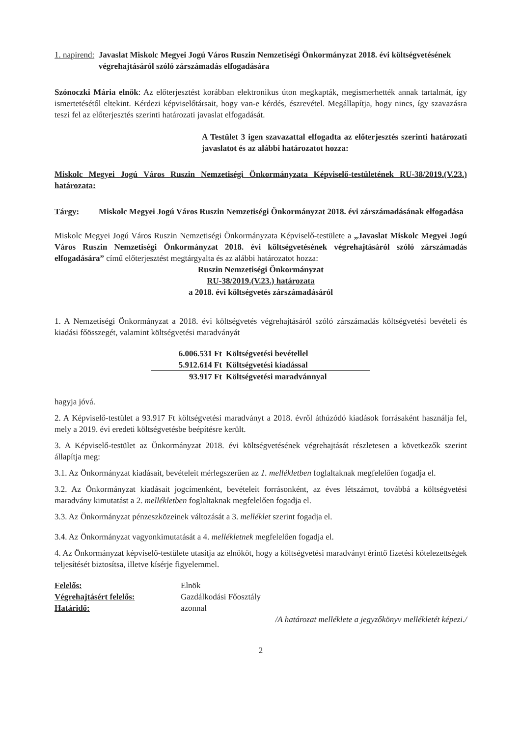1. napirend: Javaslat Miskolc Megyei Jogú Város Ruszin Nemzetiségi Önkormányzat 2018. évi költségvetésének végrehajtásáról szóló zárszámadás elfogadására
Szónoczki Mária elnök: Az előterjesztést korábban elektronikus úton megkapták, megismerhették annak tartalmát, így ismertetésétől eltekint. Kérdezi képviselőtársait, hogy van-e kérdés, észrevétel. Megállapítja, hogy nincs, így szavazásra teszi fel az előterjesztés szerinti határozati javaslat elfogadását.
A Testület 3 igen szavazattal elfogadta az előterjesztés szerinti határozati javaslatot és az alábbi határozatot hozza:
Miskolc Megyei Jogú Város Ruszin Nemzetiségi Önkormányzata Képviselő-testületének RU-38/2019.(V.23.) határozata:
Tárgy: Miskolc Megyei Jogú Város Ruszin Nemzetiségi Önkormányzat 2018. évi zárszámadásának elfogadása
Miskolc Megyei Jogú Város Ruszin Nemzetiségi Önkormányzata Képviselő-testülete a „Javaslat Miskolc Megyei Jogú Város Ruszin Nemzetiségi Önkormányzat 2018. évi költségvetésének végrehajtásáról szóló zárszámadás elfogadására” című előterjesztést megtárgyalta és az alábbi határozatot hozza:
Ruszin Nemzetiségi Önkormányzat
RU-38/2019.(V.23.) határozata
a 2018. évi költségvetés zárszámadásáról
1. A Nemzetiségi Önkormányzat a 2018. évi költségvetés végrehajtásáról szóló zárszámadás költségvetési bevételi és kiadási főösszegét, valamint költségvetési maradványát
| 6.006.531 Ft | Költségvetési bevétellel |
| 5.912.614 Ft | Költségvetési kiadással |
| 93.917 Ft | Költségvetési maradvánnyal |
hagyja jóvá.
2. A Képviselő-testület a 93.917 Ft költségvetési maradványt a 2018. évről áthúzódó kiadások forrásaként használja fel, mely a 2019. évi eredeti költségvetésbe beépítésre került.
3. A Képviselő-testület az Önkormányzat 2018. évi költségvetésének végrehajtását részletesen a következők szerint állapítja meg:
3.1. Az Önkormányzat kiadásait, bevételeit mérlegszerűen az 1. mellékletben foglaltaknak megfelelően fogadja el.
3.2. Az Önkormányzat kiadásait jogcímenként, bevételeit forrásonként, az éves létszámot, továbbá a költségvetési maradvány kimutatást a 2. mellékletben foglaltaknak megfelelően fogadja el.
3.3. Az Önkormányzat pénzeszközeinek változását a 3. melléklet szerint fogadja el.
3.4. Az Önkormányzat vagyonkimutatását a 4. mellékletnek megfelelően fogadja el.
4. Az Önkormányzat képviselő-testülete utasítja az elnököt, hogy a költségvetési maradványt érintő fizetési kötelezettségek teljesítését biztosítsa, illetve kísérje figyelemmel.
| Felelős: | Elnök |
| Végrehajtásért felelős: | Gazdálkodási Főosztály |
| Határidő: | azonnal |
/A határozat melléklete a jegyzőkönyv mellékletét képezi./
2